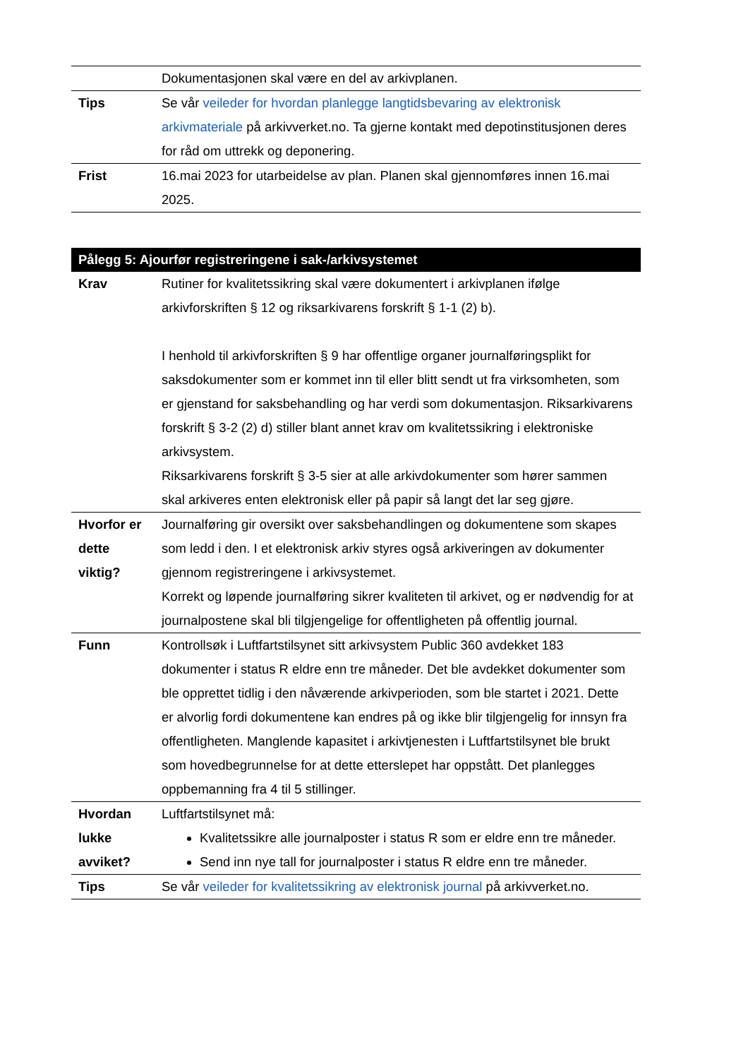| | Dokumentasjonen skal være en del av arkivplanen. |
| Tips | Se vår veileder for hvordan planlegge langtidsbevaring av elektronisk arkivmateriale på arkivverket.no. Ta gjerne kontakt med depotinstitusjonen deres for råd om uttrekk og deponering. |
| Frist | 16.mai 2023 for utarbeidelse av plan. Planen skal gjennomføres innen 16.mai 2025. |
| Pålegg 5: Ajourfør registreringene i sak-/arkivsystemet | |
| --- | --- |
| Krav | Rutiner for kvalitetssikring skal være dokumentert i arkivplanen ifølge arkivforskriften § 12 og riksarkivarens forskrift § 1-1 (2) b). I henhold til arkivforskriften § 9 har offentlige organer journalføringsplikt for saksdokumenter som er kommet inn til eller blitt sendt ut fra virksomheten, som er gjenstand for saksbehandling og har verdi som dokumentasjon. Riksarkivarens forskrift § 3-2 (2) d) stiller blant annet krav om kvalitetssikring i elektroniske arkivsystem. Riksarkivarens forskrift § 3-5 sier at alle arkivdokumenter som hører sammen skal arkiveres enten elektronisk eller på papir så langt det lar seg gjøre. |
| Hvorfor er dette viktig? | Journalføring gir oversikt over saksbehandlingen og dokumentene som skapes som ledd i den. I et elektronisk arkiv styres også arkiveringen av dokumenter gjennom registreringene i arkivsystemet. Korrekt og løpende journalføring sikrer kvaliteten til arkivet, og er nødvendig for at journalpostene skal bli tilgjengelige for offentligheten på offentlig journal. |
| Funn | Kontrollsøk i Luftfartstilsynet sitt arkivsystem Public 360 avdekket 183 dokumenter i status R eldre enn tre måneder. Det ble avdekket dokumenter som ble opprettet tidlig i den nåværende arkivperioden, som ble startet i 2021. Dette er alvorlig fordi dokumentene kan endres på og ikke blir tilgjengelig for innsyn fra offentligheten. Manglende kapasitet i arkivtjenesten i Luftfartstilsynet ble brukt som hovedbegrunnelse for at dette etterslepet har oppstått. Det planlegges oppbemanning fra 4 til 5 stillinger. |
| Hvordan lukke avviket? | Luftfartstilsynet må: Kvalitetssikre alle journalposter i status R som er eldre enn tre måneder. Send inn nye tall for journalposter i status R eldre enn tre måneder. |
| Tips | Se vår veileder for kvalitetssikring av elektronisk journal på arkivverket.no. |